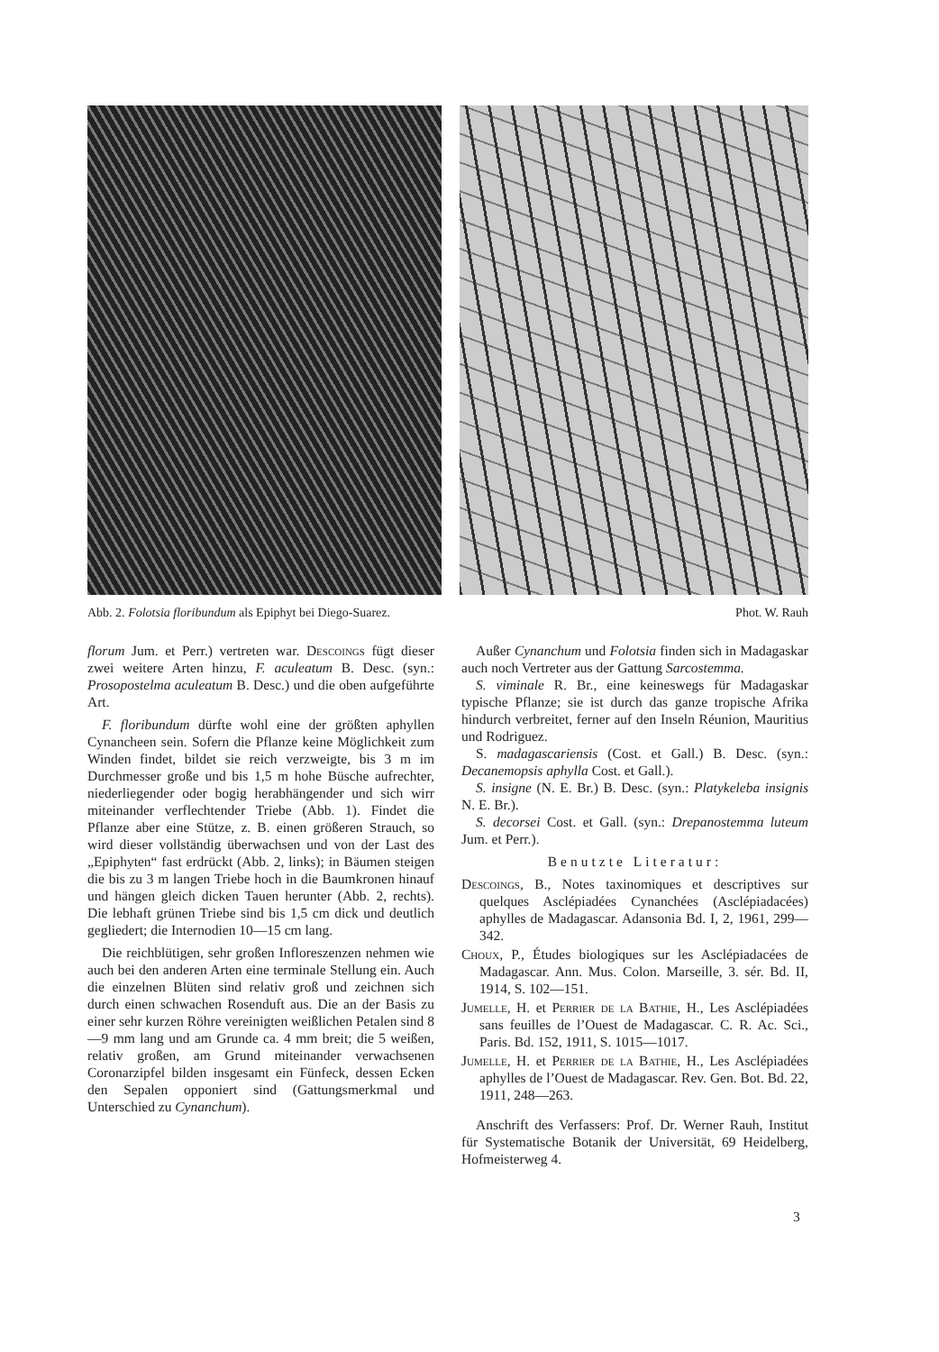Abb. 2. Folotsia floribundum als Epiphyt bei Diego-Suarez. Phot. W. Rauh
florum Jum. et Perr.) vertreten war. Descoings fügt dieser zwei weitere Arten hinzu, F. aculeatum B. Desc. (syn.: Prosopostelma aculeatum B. Desc.) und die oben aufgeführte Art.
F. floribundum dürfte wohl eine der größten aphyllen Cynancheen sein. Sofern die Pflanze keine Möglichkeit zum Winden findet, bildet sie reich verzweigte, bis 3 m im Durchmesser große und bis 1,5 m hohe Büsche aufrechter, niederliegender oder bogig herabhängender und sich wirr miteinander verflechtender Triebe (Abb. 1). Findet die Pflanze aber eine Stütze, z. B. einen größeren Strauch, so wird dieser vollständig überwachsen und von der Last des „Epiphyten“ fast erdrückt (Abb. 2, links); in Bäumen steigen die bis zu 3 m langen Triebe hoch in die Baumkronen hinauf und hängen gleich dicken Tauen herunter (Abb. 2, rechts). Die lebhaft grünen Triebe sind bis 1,5 cm dick und deutlich gegliedert; die Internodien 10—15 cm lang.
Die reichblütigen, sehr großen Infloreszenzen nehmen wie auch bei den anderen Arten eine terminale Stellung ein. Auch die einzelnen Blüten sind relativ groß und zeichnen sich durch einen schwachen Rosenduft aus. Die an der Basis zu einer sehr kurzen Röhre vereinigten weißlichen Petalen sind 8—9 mm lang und am Grunde ca. 4 mm breit; die 5 weißen, relativ großen, am Grund miteinander verwachsenen Coronarzipfel bilden insgesamt ein Fünfeck, dessen Ecken den Sepalen opponiert sind (Gattungsmerkmal und Unterschied zu Cynanchum).
Außer Cynanchum und Folotsia finden sich in Madagaskar auch noch Vertreter aus der Gattung Sarcostemma.
S. viminale R. Br., eine keineswegs für Madagaskar typische Pflanze; sie ist durch das ganze tropische Afrika hindurch verbreitet, ferner auf den Inseln Réunion, Mauritius und Rodriguez.
S. madagascariensis (Cost. et Gall.) B. Desc. (syn.: Decanemopsis aphylla Cost. et Gall.).
S. insigne (N. E. Br.) B. Desc. (syn.: Platykeleba insignis N. E. Br.).
S. decorsei Cost. et Gall. (syn.: Drepanostemma luteum Jum. et Perr.).
Benutzte Literatur:
Descoings, B., Notes taxinomiques et descriptives sur quelques Asclépiadées Cynanchées (Asclépiadacées) aphylles de Madagascar. Adansonia Bd. I, 2, 1961, 299—342.
Choux, P., Études biologiques sur les Asclépiadacées de Madagascar. Ann. Mus. Colon. Marseille, 3. sér. Bd. II, 1914, S. 102—151.
Jumelle, H. et Perrier de la Bathie, H., Les Asclépiadées sans feuilles de l’Ouest de Madagascar. C. R. Ac. Sci., Paris. Bd. 152, 1911, S. 1015—1017.
Jumelle, H. et Perrier de la Bathie, H., Les Asclépiadées aphylles de l’Ouest de Madagascar. Rev. Gen. Bot. Bd. 22, 1911, 248—263.
Anschrift des Verfassers: Prof. Dr. Werner Rauh, Institut für Systematische Botanik der Universität, 69 Heidelberg, Hofmeisterweg 4.
3